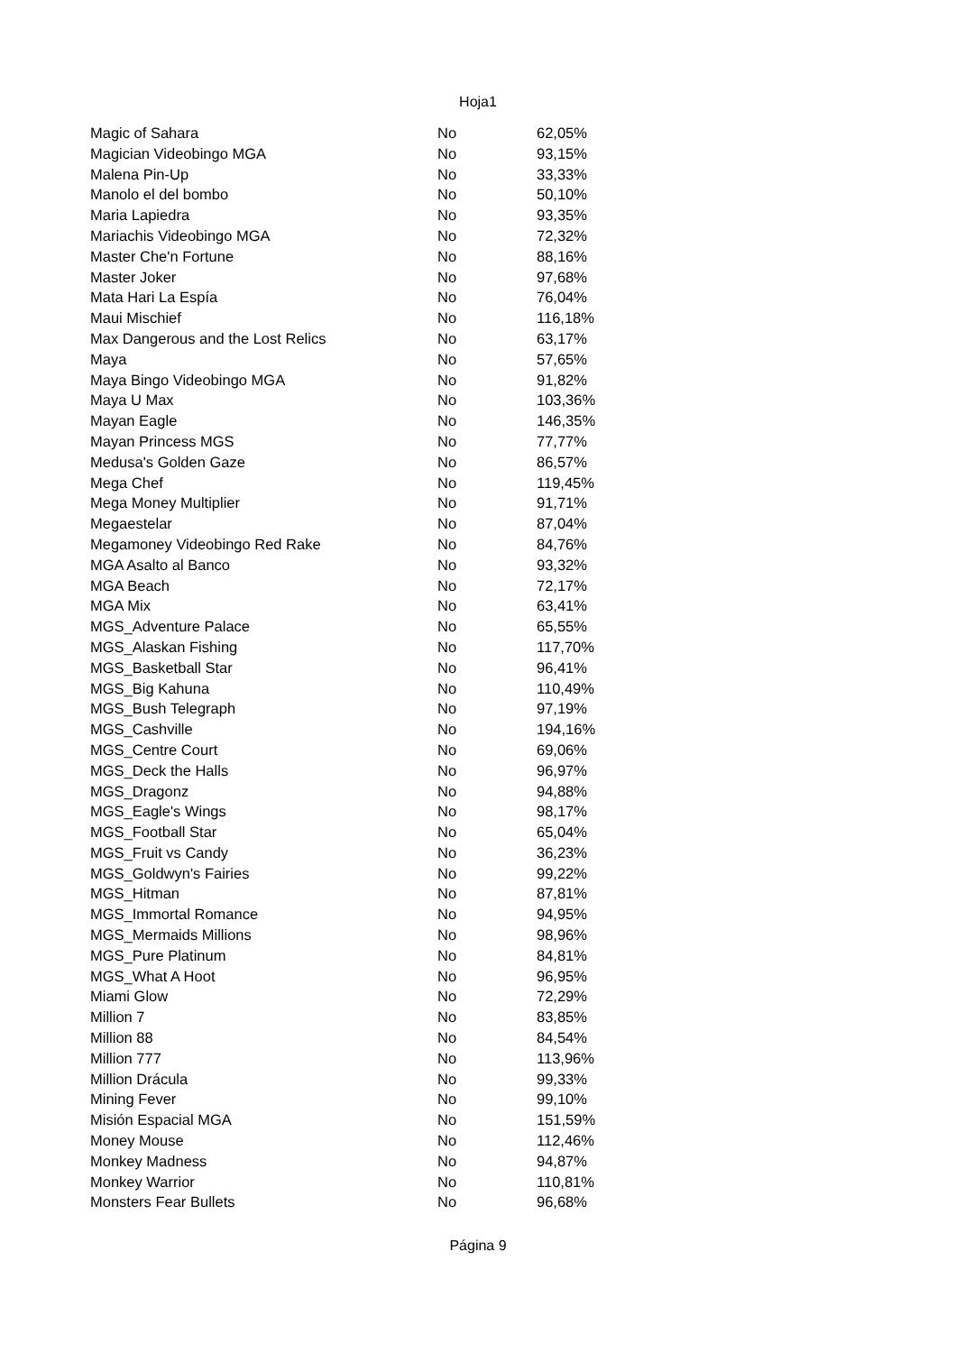Hoja1
| Magic of Sahara | No | 62,05% |
| Magician Videobingo MGA | No | 93,15% |
| Malena Pin-Up | No | 33,33% |
| Manolo el del bombo | No | 50,10% |
| Maria Lapiedra | No | 93,35% |
| Mariachis Videobingo MGA | No | 72,32% |
| Master Che'n Fortune | No | 88,16% |
| Master Joker | No | 97,68% |
| Mata Hari La Espía | No | 76,04% |
| Maui Mischief | No | 116,18% |
| Max Dangerous and the Lost Relics | No | 63,17% |
| Maya | No | 57,65% |
| Maya Bingo Videobingo MGA | No | 91,82% |
| Maya U Max | No | 103,36% |
| Mayan Eagle | No | 146,35% |
| Mayan Princess MGS | No | 77,77% |
| Medusa's Golden Gaze | No | 86,57% |
| Mega Chef | No | 119,45% |
| Mega Money Multiplier | No | 91,71% |
| Megaestelar | No | 87,04% |
| Megamoney Videobingo Red Rake | No | 84,76% |
| MGA Asalto al Banco | No | 93,32% |
| MGA Beach | No | 72,17% |
| MGA Mix | No | 63,41% |
| MGS_Adventure Palace | No | 65,55% |
| MGS_Alaskan Fishing | No | 117,70% |
| MGS_Basketball Star | No | 96,41% |
| MGS_Big Kahuna | No | 110,49% |
| MGS_Bush Telegraph | No | 97,19% |
| MGS_Cashville | No | 194,16% |
| MGS_Centre Court | No | 69,06% |
| MGS_Deck the Halls | No | 96,97% |
| MGS_Dragonz | No | 94,88% |
| MGS_Eagle's Wings | No | 98,17% |
| MGS_Football Star | No | 65,04% |
| MGS_Fruit vs Candy | No | 36,23% |
| MGS_Goldwyn's Fairies | No | 99,22% |
| MGS_Hitman | No | 87,81% |
| MGS_Immortal Romance | No | 94,95% |
| MGS_Mermaids Millions | No | 98,96% |
| MGS_Pure Platinum | No | 84,81% |
| MGS_What A Hoot | No | 96,95% |
| Miami Glow | No | 72,29% |
| Million 7 | No | 83,85% |
| Million 88 | No | 84,54% |
| Million 777 | No | 113,96% |
| Million Drácula | No | 99,33% |
| Mining Fever | No | 99,10% |
| Misión Espacial MGA | No | 151,59% |
| Money Mouse | No | 112,46% |
| Monkey Madness | No | 94,87% |
| Monkey Warrior | No | 110,81% |
| Monsters Fear Bullets | No | 96,68% |
Página 9